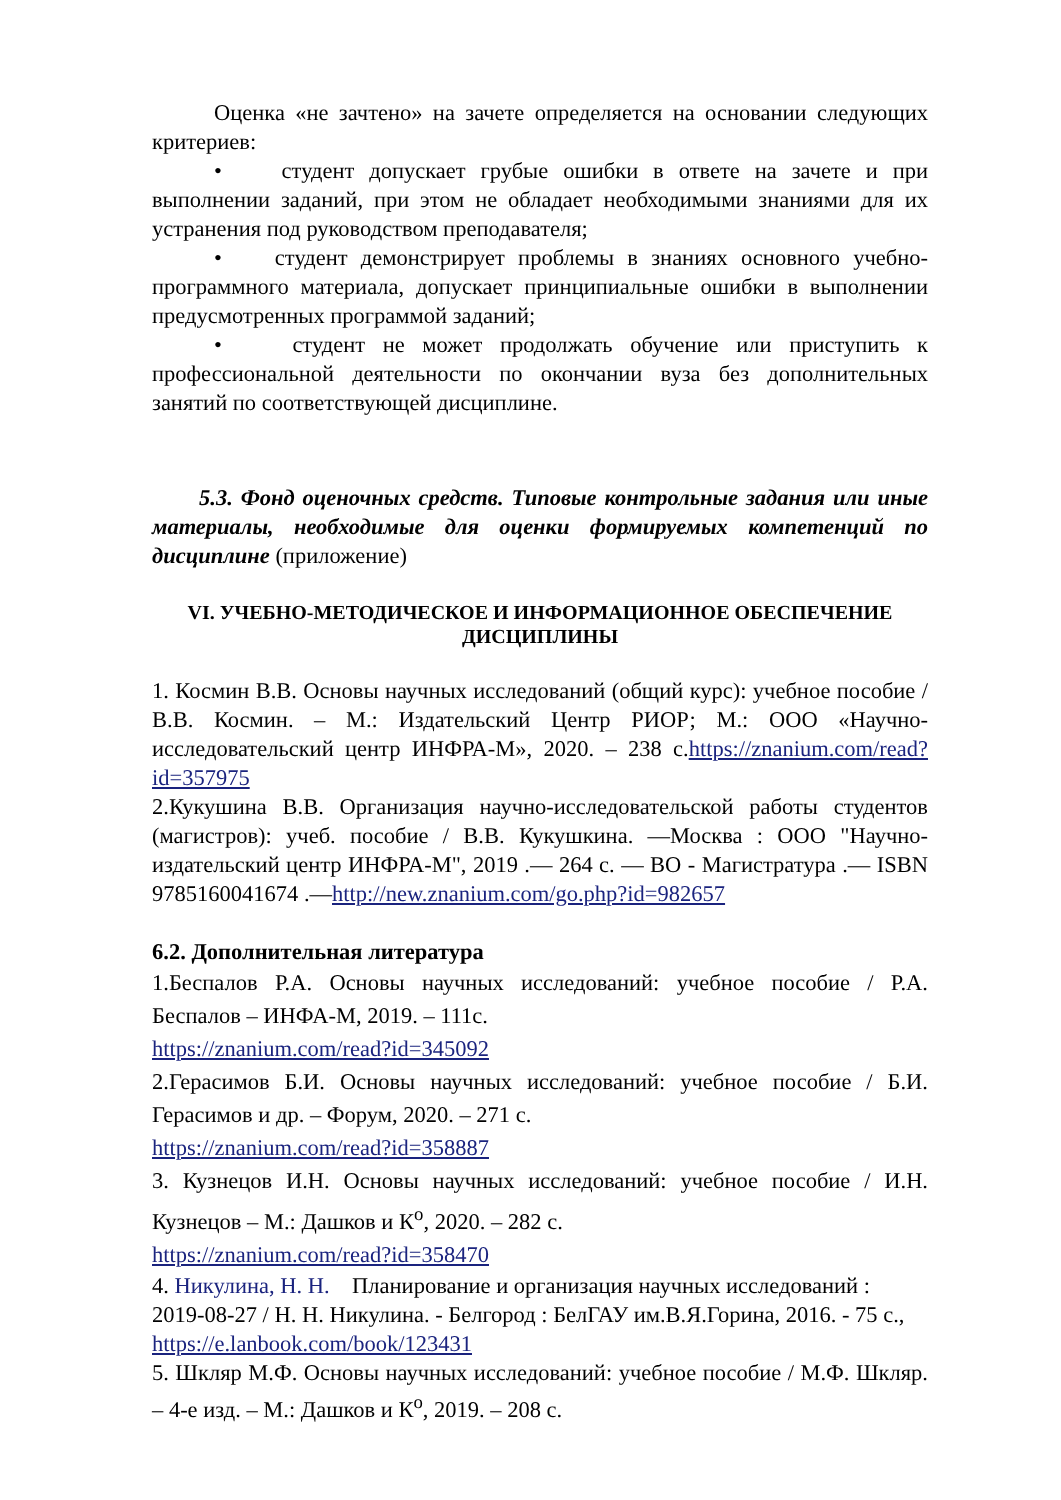Оценка «не зачтено» на зачете определяется на основании следующих критериев:
• студент допускает грубые ошибки в ответе на зачете и при выполнении заданий, при этом не обладает необходимыми знаниями для их устранения под руководством преподавателя;
• студент демонстрирует проблемы в знаниях основного учебно-программного материала, допускает принципиальные ошибки в выполнении предусмотренных программой заданий;
• студент не может продолжать обучение или приступить к профессиональной деятельности по окончании вуза без дополнительных занятий по соответствующей дисциплине.
5.3. Фонд оценочных средств. Типовые контрольные задания или иные материалы, необходимые для оценки формируемых компетенций по дисциплине (приложение)
VI. УЧЕБНО-МЕТОДИЧЕСКОЕ И ИНФОРМАЦИОННОЕ ОБЕСПЕЧЕНИЕ
ДИСЦИПЛИНЫ
1. Космин В.В. Основы научных исследований (общий курс): учебное пособие / В.В. Космин. – М.: Издательский Центр РИОР; М.: ООО «Научно-исследовательский центр ИНФРА-М», 2020. – 238 с.https://znanium.com/read?id=357975
2.Кукушина В.В. Организация научно-исследовательской работы студентов (магистров): учеб. пособие / В.В. Кукушкина. —Москва : ООО "Научно-издательский центр ИНФРА-М", 2019 .— 264 с. — ВО - Магистратура .— ISBN 9785160041674 .—http://new.znanium.com/go.php?id=982657
6.2. Дополнительная литература
1.Беспалов Р.А. Основы научных исследований: учебное пособие / Р.А. Беспалов – ИНФА-М, 2019. – 111с.
https://znanium.com/read?id=345092
2.Герасимов Б.И. Основы научных исследований: учебное пособие / Б.И. Герасимов и др. – Форум, 2020. – 271 с.
https://znanium.com/read?id=358887
3. Кузнецов И.Н. Основы научных исследований: учебное пособие / И.Н. Кузнецов – М.: Дашков и К<sup>о</sup>, 2020. – 282 с.
https://znanium.com/read?id=358470
4. Никулина, Н. Н. Планирование и организация научных исследований : 2019-08-27 / Н. Н. Никулина. - Белгород : БелГАУ им.В.Я.Горина, 2016. - 75 с., https://e.lanbook.com/book/123431
5. Шкляр М.Ф. Основы научных исследований: учебное пособие / М.Ф. Шкляр. – 4-е изд. – М.: Дашков и К<sup>о</sup>, 2019. – 208 с.